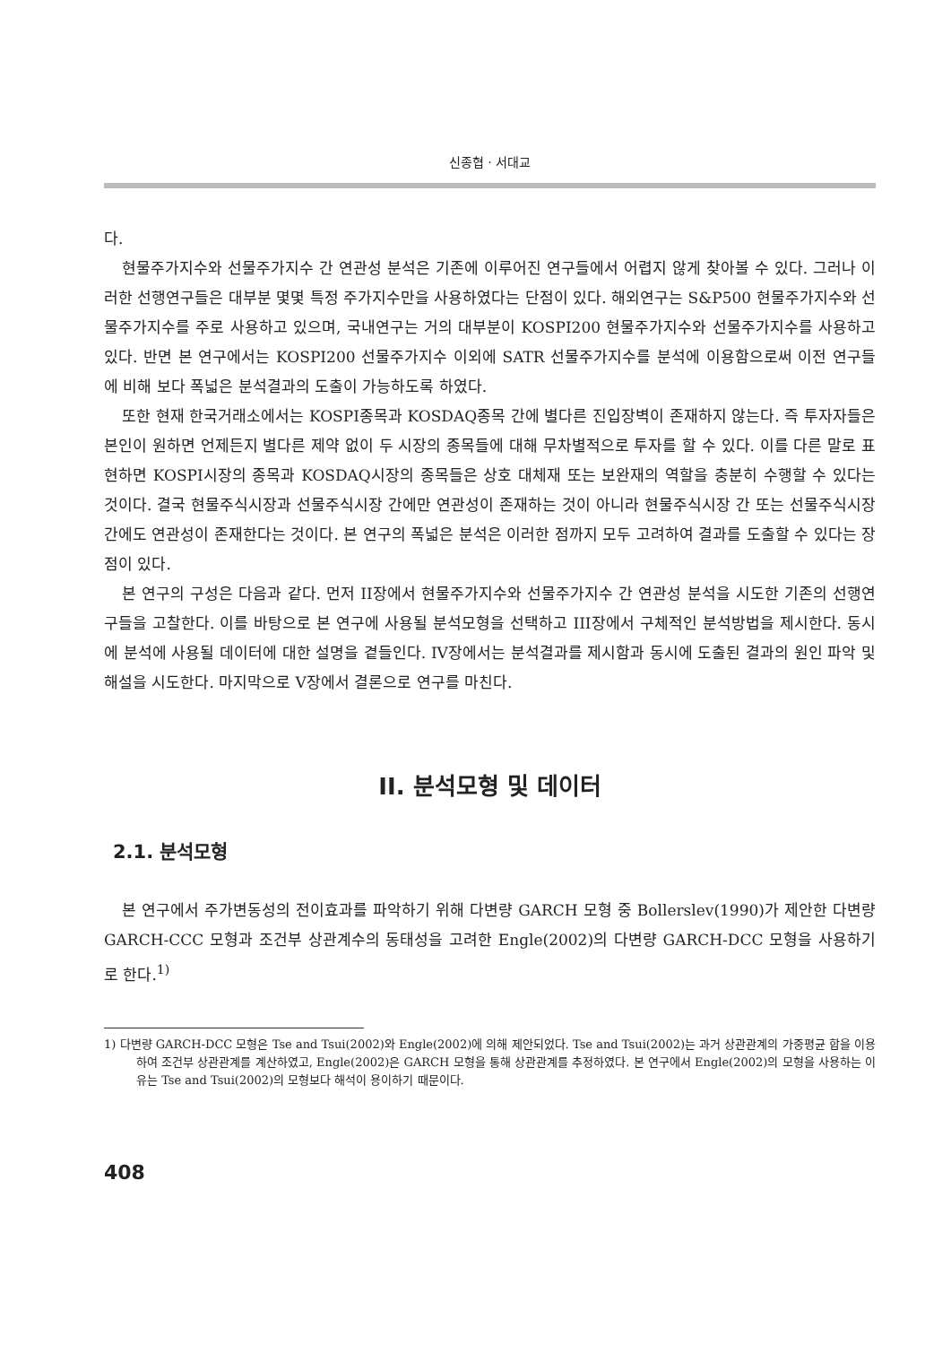신종협 · 서대교
다.
현물주가지수와 선물주가지수 간 연관성 분석은 기존에 이루어진 연구들에서 어렵지 않게 찾아볼 수 있다. 그러나 이러한 선행연구들은 대부분 몇몇 특정 주가지수만을 사용하였다는 단점이 있다. 해외연구는 S&P500 현물주가지수와 선물주가지수를 주로 사용하고 있으며, 국내연구는 거의 대부분이 KOSPI200 현물주가지수와 선물주가지수를 사용하고 있다. 반면 본 연구에서는 KOSPI200 선물주가지수 이외에 SATR 선물주가지수를 분석에 이용함으로써 이전 연구들에 비해 보다 폭넓은 분석결과의 도출이 가능하도록 하였다.
또한 현재 한국거래소에서는 KOSPI종목과 KOSDAQ종목 간에 별다른 진입장벽이 존재하지 않는다. 즉 투자자들은 본인이 원하면 언제든지 별다른 제약 없이 두 시장의 종목들에 대해 무차별적으로 투자를 할 수 있다. 이를 다른 말로 표현하면 KOSPI시장의 종목과 KOSDAQ시장의 종목들은 상호 대체재 또는 보완재의 역할을 충분히 수행할 수 있다는 것이다. 결국 현물주식시장과 선물주식시장 간에만 연관성이 존재하는 것이 아니라 현물주식시장 간 또는 선물주식시장 간에도 연관성이 존재한다는 것이다. 본 연구의 폭넓은 분석은 이러한 점까지 모두 고려하여 결과를 도출할 수 있다는 장점이 있다.
본 연구의 구성은 다음과 같다. 먼저 II장에서 현물주가지수와 선물주가지수 간 연관성 분석을 시도한 기존의 선행연구들을 고찰한다. 이를 바탕으로 본 연구에 사용될 분석모형을 선택하고 III장에서 구체적인 분석방법을 제시한다. 동시에 분석에 사용될 데이터에 대한 설명을 곁들인다. IV장에서는 분석결과를 제시함과 동시에 도출된 결과의 원인 파악 및 해설을 시도한다. 마지막으로 V장에서 결론으로 연구를 마친다.
II. 분석모형 및 데이터
2.1. 분석모형
본 연구에서 주가변동성의 전이효과를 파악하기 위해 다변량 GARCH 모형 중 Bollerslev(1990)가 제안한 다변량 GARCH-CCC 모형과 조건부 상관계수의 동태성을 고려한 Engle(2002)의 다변량 GARCH-DCC 모형을 사용하기로 한다.<sup>1)</sup>
1) 다변량 GARCH-DCC 모형은 Tse and Tsui(2002)와 Engle(2002)에 의해 제안되었다. Tse and Tsui(2002)는 과거 상관관계의 가중평균 합을 이용하여 조건부 상관관계를 계산하였고, Engle(2002)은 GARCH 모형을 통해 상관관계를 추정하였다. 본 연구에서 Engle(2002)의 모형을 사용하는 이유는 Tse and Tsui(2002)의 모형보다 해석이 용이하기 때문이다.
408